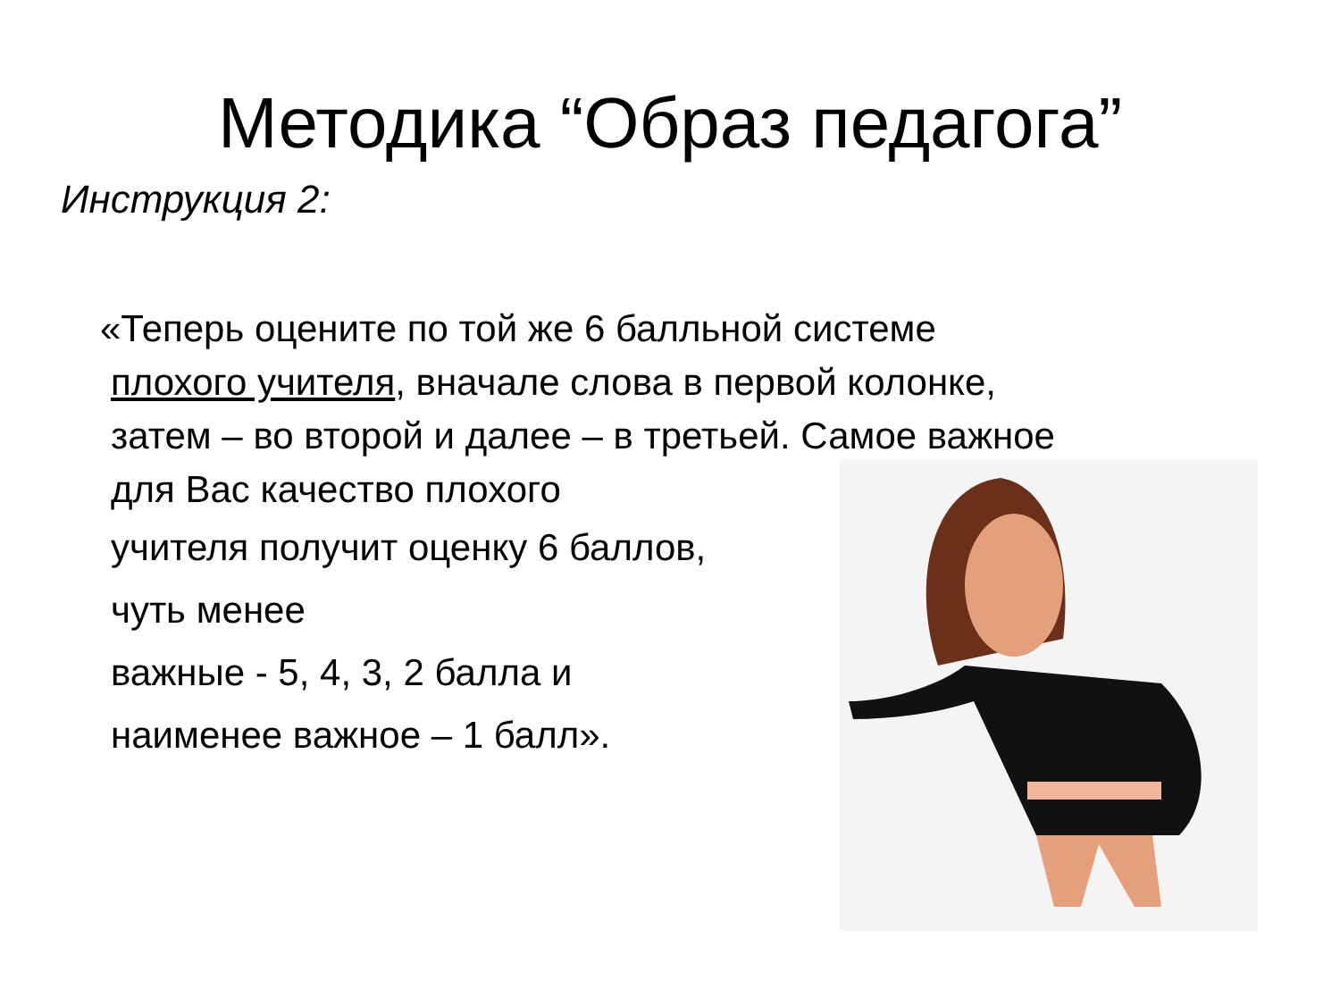Методика “Образ педагога”
Инструкция 2:
«Теперь оцените по той же 6 балльной системе
плохого учителя, вначале слова в первой колонке,
затем – во второй и далее – в третьей. Самое важное
для Вас качество плохого
учителя получит оценку 6 баллов,
чуть менее
важные - 5, 4, 3, 2 балла и
наименее важное – 1 балл».